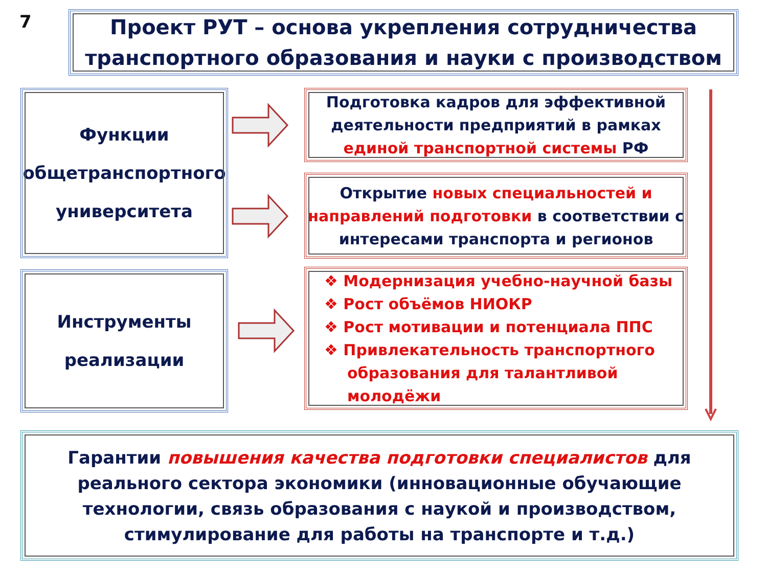7
Проект РУТ – основа укрепления сотрудничества
транспортного образования и науки с производством
Функции
общетранспортного
университета
Инструменты
реализации
Подготовка кадров для эффективной
деятельности предприятий в рамках
единой транспортной системы РФ
Открытие новых специальностей и направлений подготовки в соответствии с интересами транспорта и регионов
❖ Модернизация учебно-научной базы
❖ Рост объёмов НИОКР
❖ Рост мотивации и потенциала ППС
❖ Привлекательность транспортного образования для талантливой молодёжи
Гарантии повышения качества подготовки специалистов для реального сектора экономики (инновационные обучающие технологии, связь образования с наукой и производством, стимулирование для работы на транспорте и т.д.)